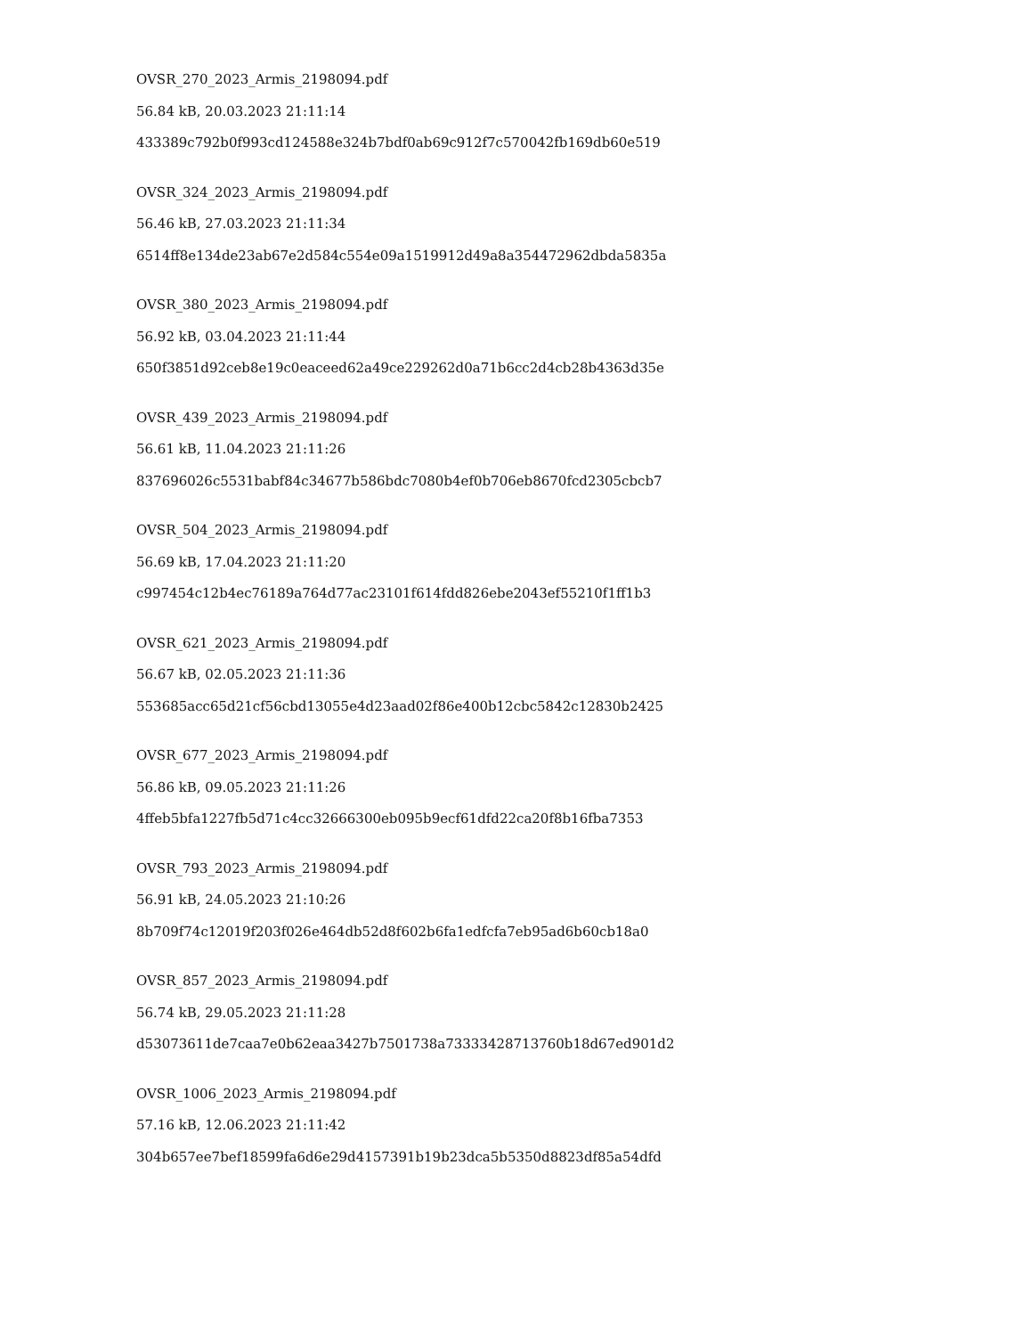OVSR_270_2023_Armis_2198094.pdf
56.84 kB, 20.03.2023 21:11:14
433389c792b0f993cd124588e324b7bdf0ab69c912f7c570042fb169db60e519
OVSR_324_2023_Armis_2198094.pdf
56.46 kB, 27.03.2023 21:11:34
6514ff8e134de23ab67e2d584c554e09a1519912d49a8a354472962dbda5835a
OVSR_380_2023_Armis_2198094.pdf
56.92 kB, 03.04.2023 21:11:44
650f3851d92ceb8e19c0eaceed62a49ce229262d0a71b6cc2d4cb28b4363d35e
OVSR_439_2023_Armis_2198094.pdf
56.61 kB, 11.04.2023 21:11:26
837696026c5531babf84c34677b586bdc7080b4ef0b706eb8670fcd2305cbcb7
OVSR_504_2023_Armis_2198094.pdf
56.69 kB, 17.04.2023 21:11:20
c997454c12b4ec76189a764d77ac23101f614fdd826ebe2043ef55210f1ff1b3
OVSR_621_2023_Armis_2198094.pdf
56.67 kB, 02.05.2023 21:11:36
553685acc65d21cf56cbd13055e4d23aad02f86e400b12cbc5842c12830b2425
OVSR_677_2023_Armis_2198094.pdf
56.86 kB, 09.05.2023 21:11:26
4ffeb5bfa1227fb5d71c4cc32666300eb095b9ecf61dfd22ca20f8b16fba7353
OVSR_793_2023_Armis_2198094.pdf
56.91 kB, 24.05.2023 21:10:26
8b709f74c12019f203f026e464db52d8f602b6fa1edfcfa7eb95ad6b60cb18a0
OVSR_857_2023_Armis_2198094.pdf
56.74 kB, 29.05.2023 21:11:28
d53073611de7caa7e0b62eaa3427b7501738a73333428713760b18d67ed901d2
OVSR_1006_2023_Armis_2198094.pdf
57.16 kB, 12.06.2023 21:11:42
304b657ee7bef18599fa6d6e29d4157391b19b23dca5b5350d8823df85a54dfd